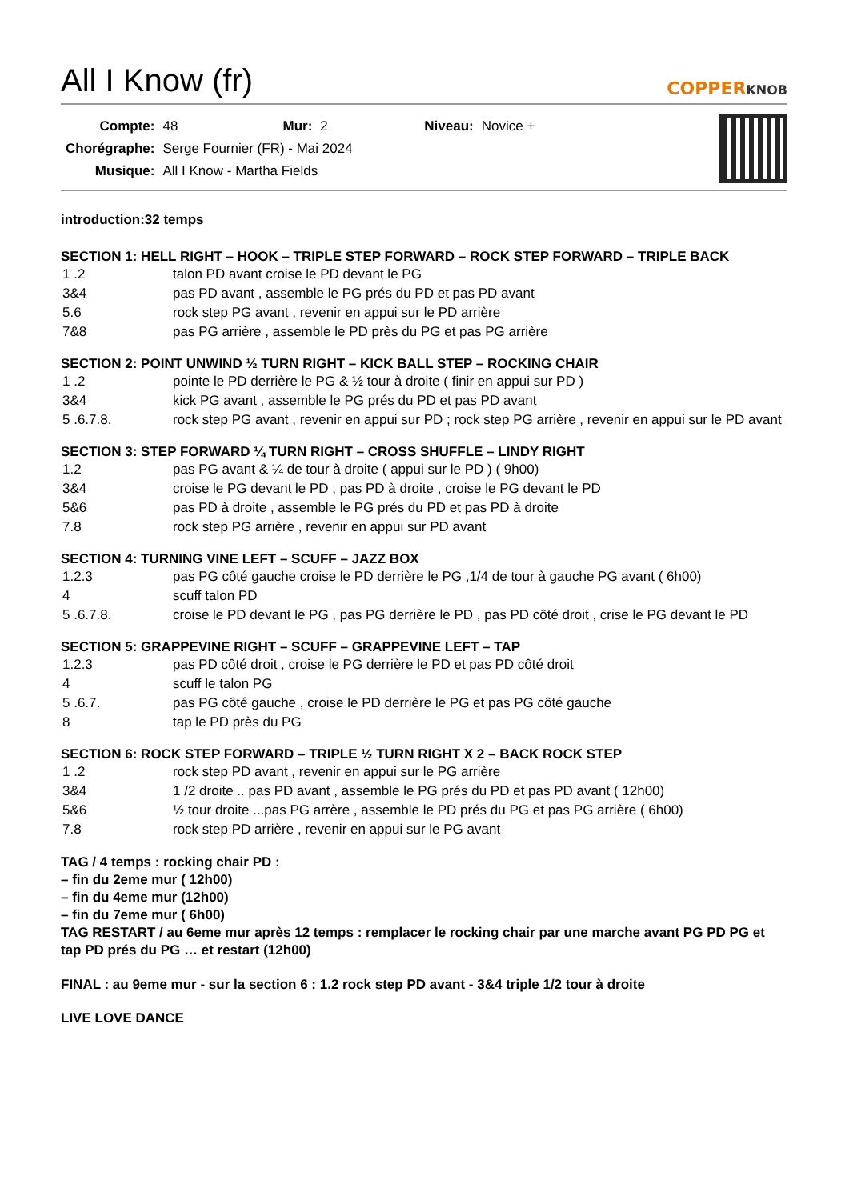All I Know (fr)
COPPERKNOB
| Compte: | 48 | Mur: | 2 | Niveau: | Novice + |
| Chorégraphe: | Serge Fournier (FR) - Mai 2024 | | | | |
| Musique: | All I Know - Martha Fields | | | | |
introduction:32 temps
SECTION 1: HELL RIGHT – HOOK – TRIPLE STEP FORWARD – ROCK STEP FORWARD – TRIPLE BACK
| 1 .2 | talon PD avant croise le PD devant le PG |
| 3&4 | pas PD avant , assemble le PG prés du PD et pas PD avant |
| 5.6 | rock step PG avant , revenir en appui sur le PD arrière |
| 7&8 | pas PG arrière , assemble le PD près du PG et pas PG arrière |
SECTION 2: POINT UNWIND ½ TURN RIGHT – KICK BALL STEP – ROCKING CHAIR
| 1 .2 | pointe le PD derrière le PG & ½ tour à droite ( finir en appui sur PD ) |
| 3&4 | kick PG avant , assemble le PG prés du PD et pas PD avant |
| 5 .6.7.8. | rock step PG avant , revenir en appui sur PD ; rock step PG arrière , revenir en appui sur le PD avant |
SECTION 3: STEP FORWARD ¼ TURN RIGHT – CROSS SHUFFLE – LINDY RIGHT
| 1.2 | pas PG avant & ¼ de tour à droite ( appui sur le PD ) ( 9h00) |
| 3&4 | croise le PG devant le PD , pas PD à droite , croise le PG devant le PD |
| 5&6 | pas PD à droite , assemble le PG prés du PD et pas PD à droite |
| 7.8 | rock step PG arrière , revenir en appui sur PD avant |
SECTION 4: TURNING VINE LEFT – SCUFF – JAZZ BOX
| 1.2.3 | pas PG côté gauche croise le PD derrière le PG ,1/4 de tour à gauche PG avant ( 6h00) |
| 4 | scuff talon PD |
| 5 .6.7.8. | croise le PD devant le PG , pas PG derrière le PD , pas PD côté droit , crise le PG devant le PD |
SECTION 5: GRAPPEVINE RIGHT – SCUFF – GRAPPEVINE LEFT – TAP
| 1.2.3 | pas PD côté droit , croise le PG derrière le PD et pas PD côté droit |
| 4 | scuff le talon PG |
| 5 .6.7. | pas PG côté gauche , croise le PD derrière le PG et pas PG côté gauche |
| 8 | tap le PD près du PG |
SECTION 6: ROCK STEP FORWARD – TRIPLE ½ TURN RIGHT X 2 – BACK ROCK STEP
| 1 .2 | rock step PD avant , revenir en appui sur le PG arrière |
| 3&4 | 1 /2 droite .. pas PD avant , assemble le PG prés du PD et pas PD avant ( 12h00) |
| 5&6 | ½ tour droite ...pas PG arrère , assemble le PD prés du PG et pas PG arrière ( 6h00) |
| 7.8 | rock step PD arrière , revenir en appui sur le PG avant |
TAG / 4 temps : rocking chair PD :
– fin du 2eme mur ( 12h00)
– fin du 4eme mur (12h00)
– fin du 7eme mur ( 6h00)
TAG RESTART / au 6eme mur après 12 temps : remplacer le rocking chair par une marche avant PG PD PG et tap PD prés du PG … et restart (12h00)
FINAL : au 9eme mur - sur la section 6 : 1.2 rock step PD avant - 3&4 triple 1/2 tour à droite
LIVE LOVE DANCE